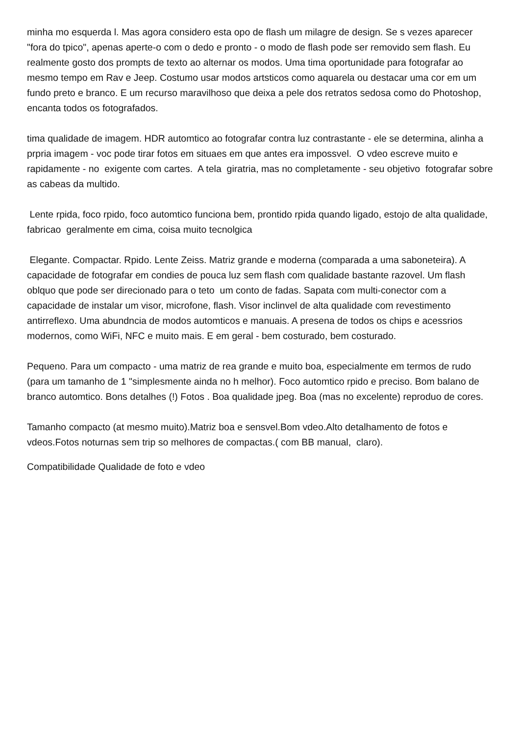minha mo esquerda l. Mas agora considero esta opo de flash um milagre de design. Se s vezes aparecer "fora do tpico", apenas aperte-o com o dedo e pronto - o modo de flash pode ser removido sem flash. Eu realmente gosto dos prompts de texto ao alternar os modos. Uma tima oportunidade para fotografar ao mesmo tempo em Rav e Jeep. Costumo usar modos artsticos como aquarela ou destacar uma cor em um fundo preto e branco. E um recurso maravilhoso que deixa a pele dos retratos sedosa como do Photoshop, encanta todos os fotografados.
tima qualidade de imagem. HDR automtico ao fotografar contra luz contrastante - ele se determina, alinha a prpria imagem - voc pode tirar fotos em situaes em que antes era impossvel. O vdeo escreve muito e rapidamente - no exigente com cartes. A tela giratria, mas no completamente - seu objetivo fotografar sobre as cabeas da multido.
Lente rpida, foco rpido, foco automtico funciona bem, prontido rpida quando ligado, estojo de alta qualidade, fabricao geralmente em cima, coisa muito tecnolgica
Elegante. Compactar. Rpido. Lente Zeiss. Matriz grande e moderna (comparada a uma saboneteira). A capacidade de fotografar em condies de pouca luz sem flash com qualidade bastante razovel. Um flash oblquo que pode ser direcionado para o teto um conto de fadas. Sapata com multi-conector com a capacidade de instalar um visor, microfone, flash. Visor inclinvel de alta qualidade com revestimento antirreflexo. Uma abundncia de modos automticos e manuais. A presena de todos os chips e acessrios modernos, como WiFi, NFC e muito mais. E em geral - bem costurado, bem costurado.
Pequeno. Para um compacto - uma matriz de rea grande e muito boa, especialmente em termos de rudo (para um tamanho de 1 "simplesmente ainda no h melhor). Foco automtico rpido e preciso. Bom balano de branco automtico. Bons detalhes (!) Fotos . Boa qualidade jpeg. Boa (mas no excelente) reproduo de cores.
Tamanho compacto (at mesmo muito).Matriz boa e sensvel.Bom vdeo.Alto detalhamento de fotos e vdeos.Fotos noturnas sem trip so melhores de compactas.( com BB manual, claro).
Compatibilidade Qualidade de foto e vdeo